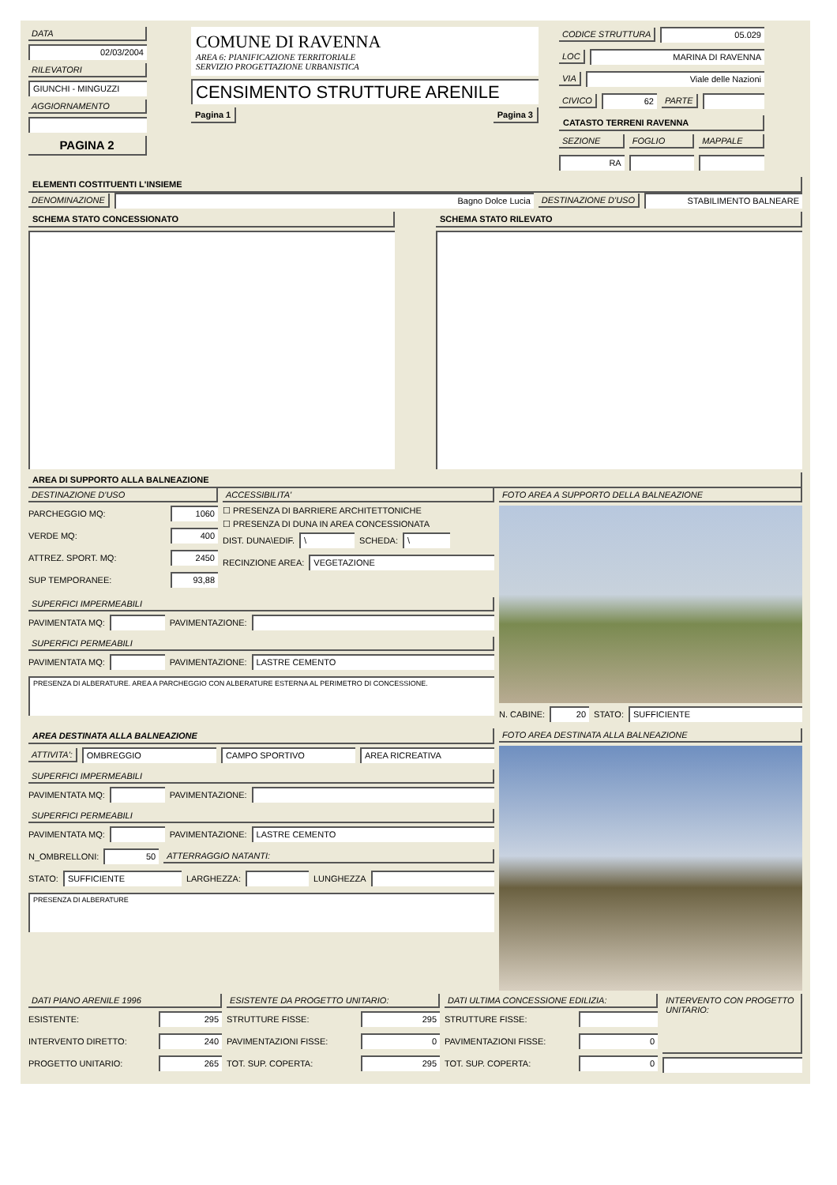DATA
02/03/2004
RILEVATORI
GIUNCHI - MINGUZZI
AGGIORNAMENTO
PAGINA 2
COMUNE DI RAVENNA
AREA 6: PIANIFICAZIONE TERRITORIALE
SERVIZIO PROGETTAZIONE URBANISTICA
CENSIMENTO STRUTTURE ARENILE
Pagina 1 Pagina 3
CODICE STRUTTURA 05.029
LOC MARINA DI RAVENNA
VIA Viale delle Nazioni
CIVICO 62 PARTE
CATASTO TERRENI RAVENNA
SEZIONE FOGLIO MAPPALE
RA
ELEMENTI COSTITUENTI L'INSIEME
DENOMINAZIONE Bagno Dolce Lucia DESTINAZIONE D'USO STABILIMENTO BALNEARE
SCHEMA STATO CONCESSIONATO SCHEMA STATO RILEVATO
AREA DI SUPPORTO ALLA BALNEAZIONE
DESTINAZIONE D'USO
PARCHEGGIO MQ:
1060
VERDE MQ:
400
ATTREZ. SPORT. MQ:
2450
SUP TEMPORANEE:
93,88
ACCESSIBILITA'
☐ PRESENZA DI BARRIERE ARCHITETTONICHE
☐ PRESENZA DI DUNA IN AREA CONCESSIONATA
DIST. DUNA\EDIF.
\
SCHEDA:
\
RECINZIONE AREA:
VEGETAZIONE
SUPERFICI IMPERMEABILI
PAVIMENTATA MQ:
PAVIMENTAZIONE:
SUPERFICI PERMEABILI
PAVIMENTATA MQ:
PAVIMENTAZIONE:
LASTRE CEMENTO
PRESENZA DI ALBERATURE. AREA A PARCHEGGIO CON ALBERATURE ESTERNA AL PERIMETRO DI CONCESSIONE.
FOTO AREA A SUPPORTO DELLA BALNEAZIONE
N. CABINE:
20
STATO:
SUFFICIENTE
AREA DESTINATA ALLA BALNEAZIONE
ATTIVITA': OMBREGGIO CAMPO SPORTIVO AREA RICREATIVA
SUPERFICI IMPERMEABILI
PAVIMENTATA MQ:
PAVIMENTAZIONE:
SUPERFICI PERMEABILI
PAVIMENTATA MQ:
PAVIMENTAZIONE:
LASTRE CEMENTO
N_OMBRELLONI:
50 ATTERRAGGIO NATANTI:
STATO:
SUFFICIENTE
LARGHEZZA:
LUNGHEZZA
PRESENZA DI ALBERATURE
FOTO AREA DESTINATA ALLA BALNEAZIONE
DATI PIANO ARENILE 1996
ESISTENTE:
295
INTERVENTO DIRETTO:
240
PROGETTO UNITARIO:
265
ESISTENTE DA PROGETTO UNITARIO:
STRUTTURE FISSE:
295
PAVIMENTAZIONI FISSE:
0
TOT. SUP. COPERTA:
295
DATI ULTIMA CONCESSIONE EDILIZIA:
STRUTTURE FISSE:
PAVIMENTAZIONI FISSE:
0
TOT. SUP. COPERTA:
0
INTERVENTO CON PROGETTO UNITARIO: